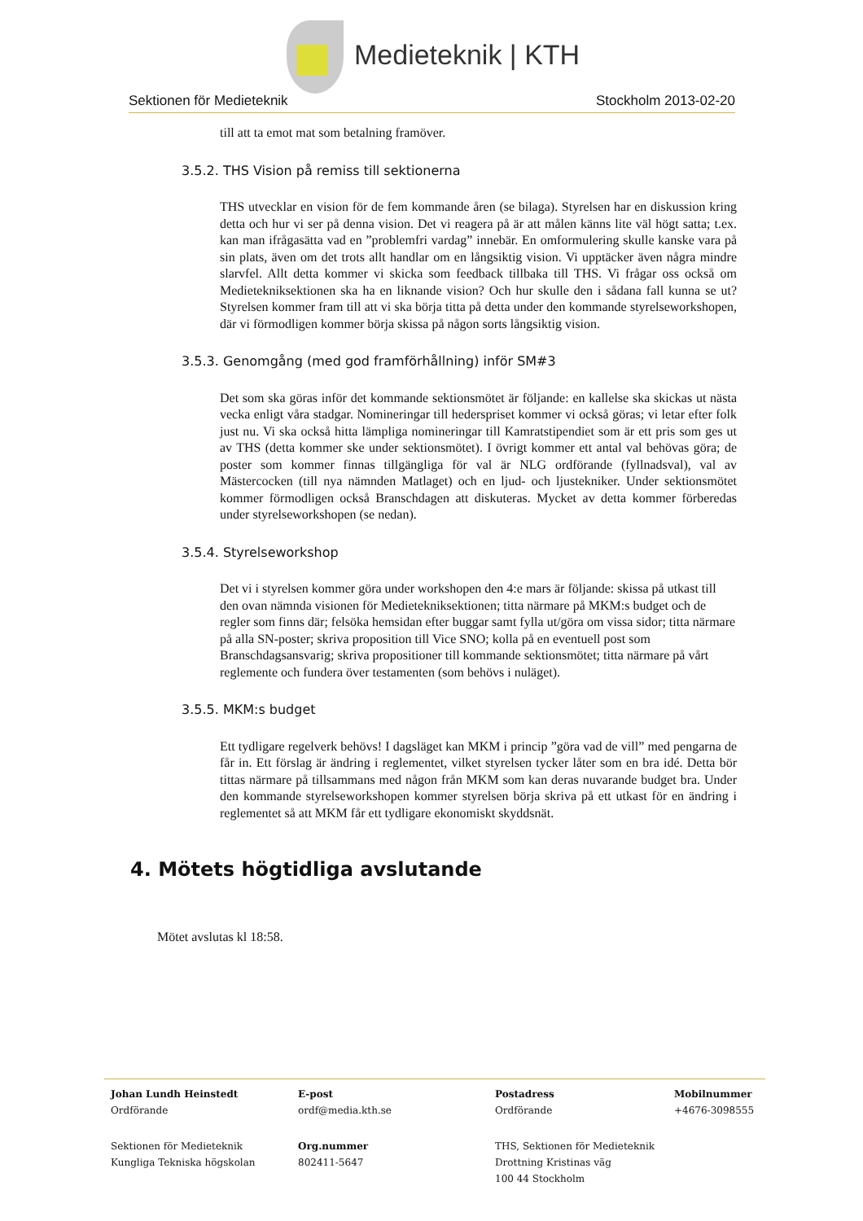Medieteknik | KTH
Sektionen för Medieteknik Stockholm 2013-02-20
till att ta emot mat som betalning framöver.
3.5.2. THS Vision på remiss till sektionerna
THS utvecklar en vision för de fem kommande åren (se bilaga). Styrelsen har en diskussion kring detta och hur vi ser på denna vision. Det vi reagera på är att målen känns lite väl högt satta; t.ex. kan man ifrågasätta vad en ”problemfri vardag” innebär. En omformulering skulle kanske vara på sin plats, även om det trots allt handlar om en långsiktig vision. Vi upptäcker även några mindre slarvfel. Allt detta kommer vi skicka som feedback tillbaka till THS. Vi frågar oss också om Medietekniksektionen ska ha en liknande vision? Och hur skulle den i sådana fall kunna se ut? Styrelsen kommer fram till att vi ska börja titta på detta under den kommande styrelseworkshopen, där vi förmodligen kommer börja skissa på någon sorts långsiktig vision.
3.5.3. Genomgång (med god framförhållning) inför SM#3
Det som ska göras inför det kommande sektionsmötet är följande: en kallelse ska skickas ut nästa vecka enligt våra stadgar. Nomineringar till hederspriset kommer vi också göras; vi letar efter folk just nu. Vi ska också hitta lämpliga nomineringar till Kamratstipendiet som är ett pris som ges ut av THS (detta kommer ske under sektionsmötet). I övrigt kommer ett antal val behövas göra; de poster som kommer finnas tillgängliga för val är NLG ordförande (fyllnadsval), val av Mästercocken (till nya nämnden Matlaget) och en ljud- och ljustekniker. Under sektionsmötet kommer förmodligen också Branschdagen att diskuteras. Mycket av detta kommer förberedas under styrelseworkshopen (se nedan).
3.5.4. Styrelseworkshop
Det vi i styrelsen kommer göra under workshopen den 4:e mars är följande: skissa på utkast till den ovan nämnda visionen för Medietekniksektionen; titta närmare på MKM:s budget och de regler som finns där; felsöka hemsidan efter buggar samt fylla ut/göra om vissa sidor; titta närmare på alla SN-poster; skriva proposition till Vice SNO; kolla på en eventuell post som Branschdagsansvarig; skriva propositioner till kommande sektionsmötet; titta närmare på vårt reglemente och fundera över testamenten (som behövs i nuläget).
3.5.5. MKM:s budget
Ett tydligare regelverk behövs! I dagsläget kan MKM i princip ”göra vad de vill” med pengarna de får in. Ett förslag är ändring i reglementet, vilket styrelsen tycker låter som en bra idé. Detta bör tittas närmare på tillsammans med någon från MKM som kan deras nuvarande budget bra. Under den kommande styrelseworkshopen kommer styrelsen börja skriva på ett utkast för en ändring i reglementet så att MKM får ett tydligare ekonomiskt skyddsnät.
4. Mötets högtidliga avslutande
Mötet avslutas kl 18:58.
Johan Lundh Heinstedt E-post Postadress Mobilnummer
Ordförande ordf@media.kth.se Ordförande +4676-3098555
Sektionen för Medieteknik
Kungliga Tekniska högskolan
Org.nummer
802411-5647
THS, Sektionen för Medieteknik
Drottning Kristinas väg
100 44 Stockholm